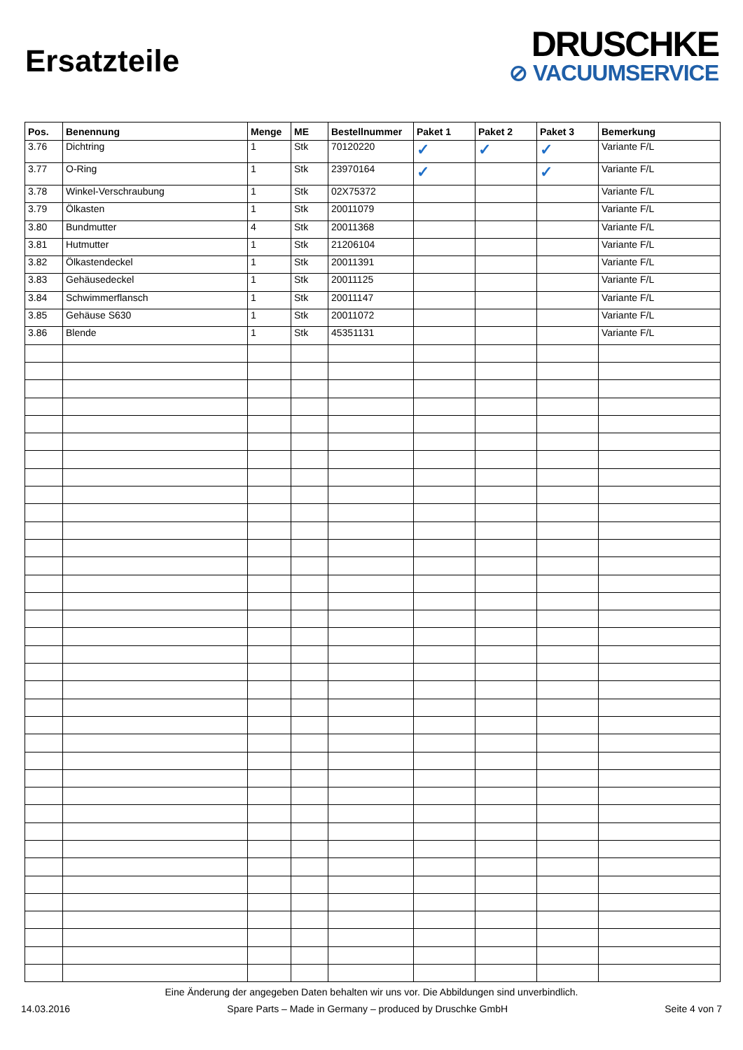Ersatzteile
DRUSCHKE
⊘ VACUUMSERVICE
| Pos. | Benennung | Menge | ME | Bestellnummer | Paket 1 | Paket 2 | Paket 3 | Bemerkung |
| --- | --- | --- | --- | --- | --- | --- | --- | --- |
| 3.76 | Dichtring | 1 | Stk | 70120220 | ✓ | ✓ | ✓ | Variante F/L |
| 3.77 | O-Ring | 1 | Stk | 23970164 | ✓ | | ✓ | Variante F/L |
| 3.78 | Winkel-Verschraubung | 1 | Stk | 02X75372 | | | | Variante F/L |
| 3.79 | Ölkasten | 1 | Stk | 20011079 | | | | Variante F/L |
| 3.80 | Bundmutter | 4 | Stk | 20011368 | | | | Variante F/L |
| 3.81 | Hutmutter | 1 | Stk | 21206104 | | | | Variante F/L |
| 3.82 | Ölkastendeckel | 1 | Stk | 20011391 | | | | Variante F/L |
| 3.83 | Gehäusedeckel | 1 | Stk | 20011125 | | | | Variante F/L |
| 3.84 | Schwimmerflansch | 1 | Stk | 20011147 | | | | Variante F/L |
| 3.85 | Gehäuse S630 | 1 | Stk | 20011072 | | | | Variante F/L |
| 3.86 | Blende | 1 | Stk | 45351131 | | | | Variante F/L |
Eine Änderung der angegeben Daten behalten wir uns vor. Die Abbildungen sind unverbindlich.
14.03.2016 Spare Parts – Made in Germany – produced by Druschke GmbH Seite 4 von 7